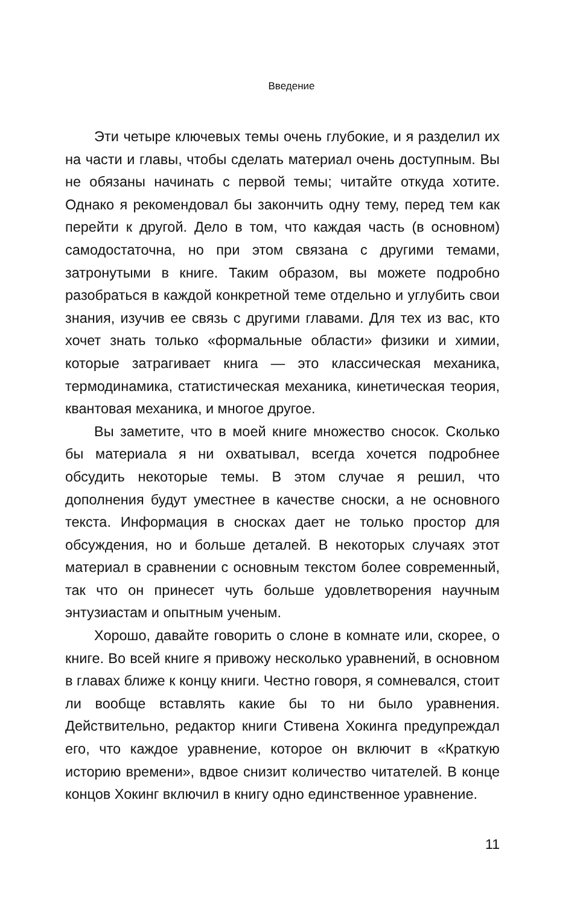Введение
Эти четыре ключевых темы очень глубокие, и я разделил их на части и главы, чтобы сделать материал очень доступным. Вы не обязаны начинать с первой темы; читайте откуда хотите. Однако я рекомендовал бы закончить одну тему, перед тем как перейти к другой. Дело в том, что каждая часть (в основном) самодостаточна, но при этом связана с другими темами, затронутыми в книге. Таким образом, вы можете подробно разобраться в каждой конкретной теме отдельно и углубить свои знания, изучив ее связь с другими главами. Для тех из вас, кто хочет знать только «формальные области» физики и химии, которые затрагивает книга — это классическая механика, термодинамика, статистическая механика, кинетическая теория, квантовая механика, и многое другое.
Вы заметите, что в моей книге множество сносок. Сколько бы материала я ни охватывал, всегда хочется подробнее обсудить некоторые темы. В этом случае я решил, что дополнения будут уместнее в качестве сноски, а не основного текста. Информация в сносках дает не только простор для обсуждения, но и больше деталей. В некоторых случаях этот материал в сравнении с основным текстом более современный, так что он принесет чуть больше удовлетворения научным энтузиастам и опытным ученым.
Хорошо, давайте говорить о слоне в комнате или, скорее, о книге. Во всей книге я привожу несколько уравнений, в основном в главах ближе к концу книги. Честно говоря, я сомневался, стоит ли вообще вставлять какие бы то ни было уравнения. Действительно, редактор книги Стивена Хокинга предупреждал его, что каждое уравнение, которое он включит в «Краткую историю времени», вдвое снизит количество читателей. В конце концов Хокинг включил в книгу одно единственное уравнение.
11